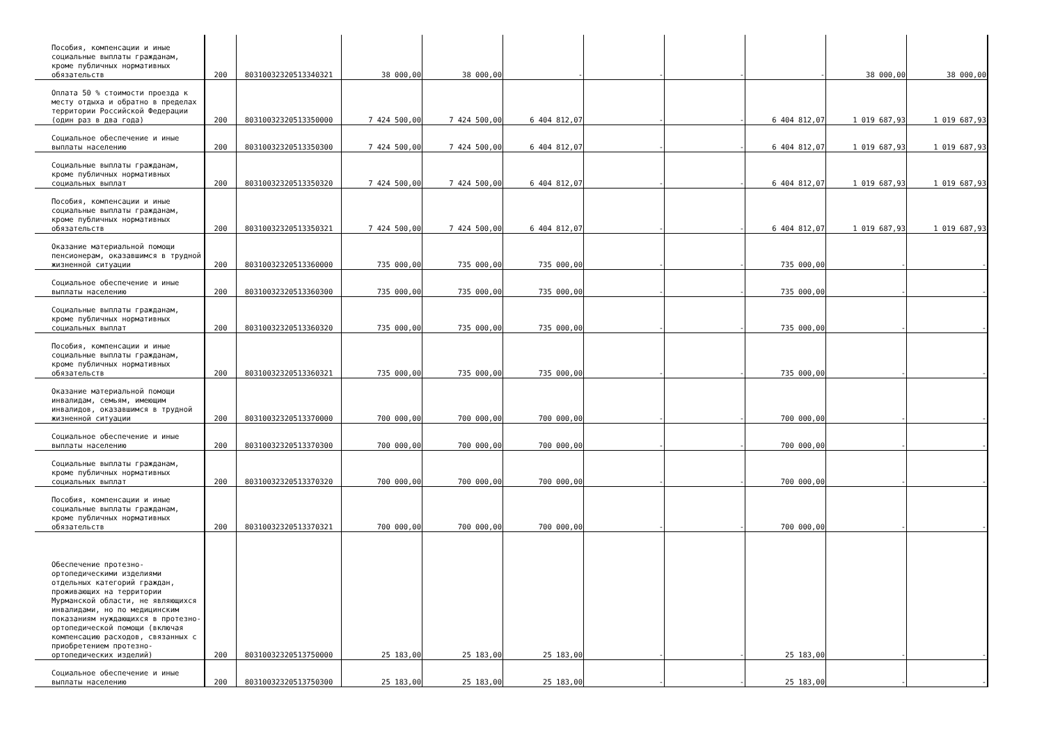| Пособия, компенсации и иные социальные выплаты гражданам, кроме публичных нормативных обязательств | 200 | 80310032320513340321 | 38 000,00 | 38 000,00 | - | - | - | - | 38 000,00 | 38 000,00 |
| Оплата 50 % стоимости проезда к месту отдыха и обратно в пределах территории Российской Федерации (один раз в два года) | 200 | 80310032320513350000 | 7 424 500,00 | 7 424 500,00 | 6 404 812,07 | - | - | 6 404 812,07 | 1 019 687,93 | 1 019 687,93 |
| Социальное обеспечение и иные выплаты населению | 200 | 80310032320513350300 | 7 424 500,00 | 7 424 500,00 | 6 404 812,07 | - | - | 6 404 812,07 | 1 019 687,93 | 1 019 687,93 |
| Социальные выплаты гражданам, кроме публичных нормативных социальных выплат | 200 | 80310032320513350320 | 7 424 500,00 | 7 424 500,00 | 6 404 812,07 | - | - | 6 404 812,07 | 1 019 687,93 | 1 019 687,93 |
| Пособия, компенсации и иные социальные выплаты гражданам, кроме публичных нормативных обязательств | 200 | 80310032320513350321 | 7 424 500,00 | 7 424 500,00 | 6 404 812,07 | - | - | 6 404 812,07 | 1 019 687,93 | 1 019 687,93 |
| Оказание материальной помощи пенсионерам, оказавшимся в трудной жизненной ситуации | 200 | 80310032320513360000 | 735 000,00 | 735 000,00 | 735 000,00 | - | - | 735 000,00 | - | - |
| Социальное обеспечение и иные выплаты населению | 200 | 80310032320513360300 | 735 000,00 | 735 000,00 | 735 000,00 | - | - | 735 000,00 | - | - |
| Социальные выплаты гражданам, кроме публичных нормативных социальных выплат | 200 | 80310032320513360320 | 735 000,00 | 735 000,00 | 735 000,00 | - | - | 735 000,00 | - | - |
| Пособия, компенсации и иные социальные выплаты гражданам, кроме публичных нормативных обязательств | 200 | 80310032320513360321 | 735 000,00 | 735 000,00 | 735 000,00 | - | - | 735 000,00 | - | - |
| Оказание материальной помощи инвалидам, семьям, имеющим инвалидов, оказавшимся в трудной жизненной ситуации | 200 | 80310032320513370000 | 700 000,00 | 700 000,00 | 700 000,00 | - | - | 700 000,00 | - | - |
| Социальное обеспечение и иные выплаты населению | 200 | 80310032320513370300 | 700 000,00 | 700 000,00 | 700 000,00 | - | - | 700 000,00 | - | - |
| Социальные выплаты гражданам, кроме публичных нормативных социальных выплат | 200 | 80310032320513370320 | 700 000,00 | 700 000,00 | 700 000,00 | - | - | 700 000,00 | - | - |
| Пособия, компенсации и иные социальные выплаты гражданам, кроме публичных нормативных обязательств | 200 | 80310032320513370321 | 700 000,00 | 700 000,00 | 700 000,00 | - | - | 700 000,00 | - | - |
| Обеспечение протезно-ортопедическими изделиями отдельных категорий граждан, проживающих на территории Мурманской области, не являющихся инвалидами, но по медицинским показаниям нуждающихся в протезно-ортопедической помощи (включая компенсацию расходов, связанных с приобретением протезно-ортопедических изделий) | 200 | 80310032320513750000 | 25 183,00 | 25 183,00 | 25 183,00 | - | - | 25 183,00 | - | - |
| Социальное обеспечение и иные выплаты населению | 200 | 80310032320513750300 | 25 183,00 | 25 183,00 | 25 183,00 | - | - | 25 183,00 | - | - |